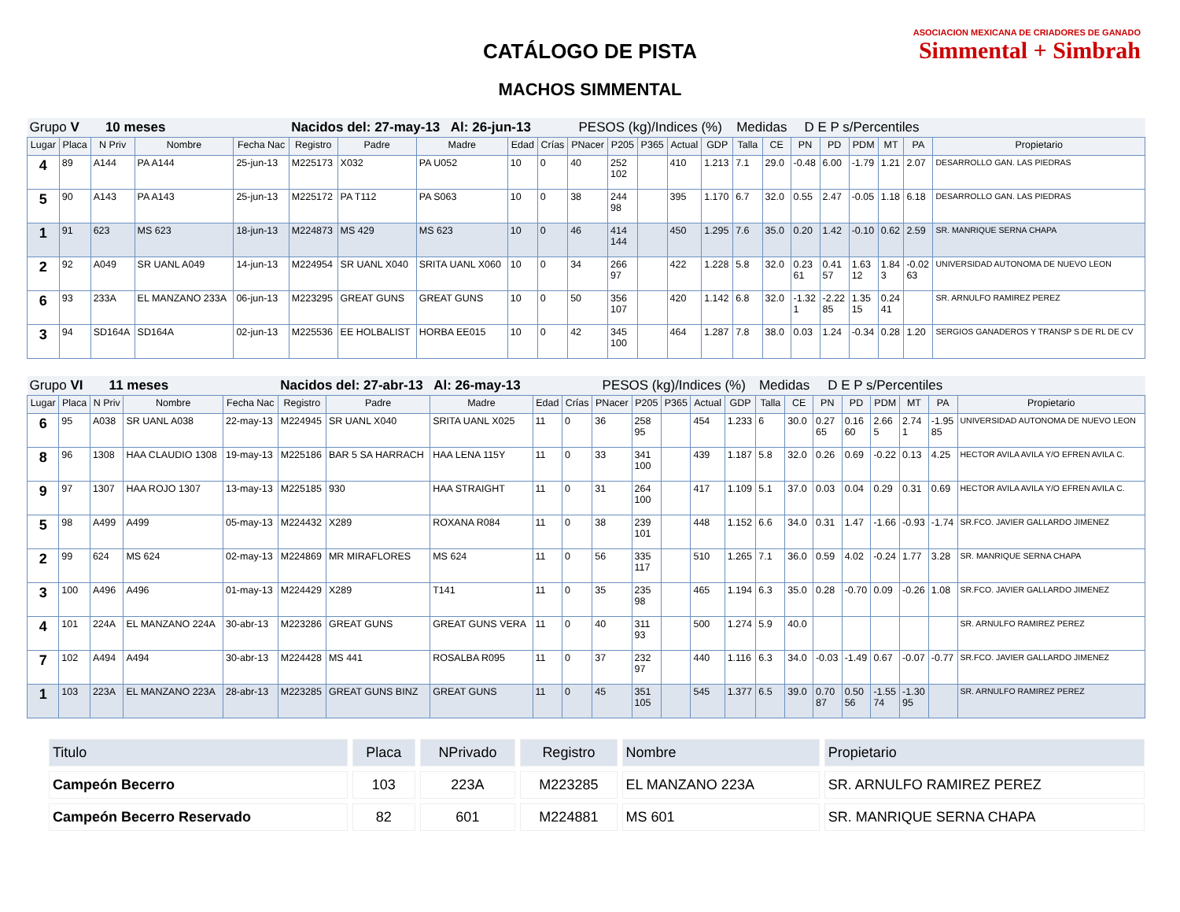ASOCIACION MEXICANA DE CRIADORES DE GANADO
Simmental + Simbrah
CATÁLOGO DE PISTA
MACHOS SIMMENTAL
| Grupo V 10 meses | | | | | Nacidos del: 27-may-13 Al: 26-jun-13 | | | | | PESOS (kg)/Indices (%) | | | | | Medidas | | D E P s/Percentiles | | | | | |
| Lugar | Placa | N Priv | Nombre | Fecha Nac | Registro | Padre | Madre | Edad | Crías | PNacer | P205 | P365 | Actual | GDP | Talla | CE | PN | PD | PDM | MT | PA | Propietario |
| 4 | 89 | A144 | PA A144 | 25-jun-13 | M225173 | X032 | PA U052 | 10 | 0 | 40 | 252 102 | | 410 | 1.213 | 7.1 | 29.0 | -0.48 | 6.00 | -1.79 | 1.21 | 2.07 | DESARROLLO GAN. LAS PIEDRAS |
| 5 | 90 | A143 | PA A143 | 25-jun-13 | M225172 | PA T112 | PA S063 | 10 | 0 | 38 | 244 98 | | 395 | 1.170 | 6.7 | 32.0 | 0.55 | 2.47 | -0.05 | 1.18 | 6.18 | DESARROLLO GAN. LAS PIEDRAS |
| 1 | 91 | 623 | MS 623 | 18-jun-13 | M224873 | MS 429 | MS 623 | 10 | 0 | 46 | 414 144 | | 450 | 1.295 | 7.6 | 35.0 | 0.20 | 1.42 | -0.10 | 0.62 | 2.59 | SR. MANRIQUE SERNA CHAPA |
| 2 | 92 | A049 | SR UANL A049 | 14-jun-13 | M224954 | SR UANL X040 | SRITA UANL X060 | 10 | 0 | 34 | 266 97 | | 422 | 1.228 | 5.8 | 32.0 | 0.23 61 | 0.41 57 | 1.63 12 | 1.84 3 | -0.02 63 | UNIVERSIDAD AUTONOMA DE NUEVO LEON |
| 6 | 93 | 233A | EL MANZANO 233A | 06-jun-13 | M223295 | GREAT GUNS | GREAT GUNS | 10 | 0 | 50 | 356 107 | | 420 | 1.142 | 6.8 | 32.0 | -1.32 1 | -2.22 85 | 1.35 15 | 0.24 41 | | SR. ARNULFO RAMIREZ PEREZ |
| 3 | 94 | SD164A | SD164A | 02-jun-13 | M225536 | EE HOLBALIST | HORBA EE015 | 10 | 0 | 42 | 345 100 | | 464 | 1.287 | 7.8 | 38.0 | 0.03 | 1.24 | -0.34 | 0.28 | 1.20 | SERGIOS GANADEROS Y TRANSP S DE RL DE CV |
| Grupo VI 11 meses | | | | | Nacidos del: 27-abr-13 Al: 26-may-13 | | | | | PESOS (kg)/Indices (%) | | | | | Medidas | | D E P s/Percentiles | | | | | |
| Lugar | Placa | N Priv | Nombre | Fecha Nac | Registro | Padre | Madre | Edad | Crías | PNacer | P205 | P365 | Actual | GDP | Talla | CE | PN | PD | PDM | MT | PA | Propietario |
| 6 | 95 | A038 | SR UANL A038 | 22-may-13 | M224945 | SR UANL X040 | SRITA UANL X025 | 11 | 0 | 36 | 258 95 | | 454 | 1.233 | 6 | 30.0 | 0.27 65 | 0.16 60 | 2.66 5 | 2.74 1 | -1.95 85 | UNIVERSIDAD AUTONOMA DE NUEVO LEON |
| 8 | 96 | 1308 | HAA CLAUDIO 1308 | 19-may-13 | M225186 | BAR 5 SA HARRACH | HAA LENA 115Y | 11 | 0 | 33 | 341 100 | | 439 | 1.187 | 5.8 | 32.0 | 0.26 | 0.69 | -0.22 | 0.13 | 4.25 | HECTOR AVILA AVILA Y/O EFREN AVILA C. |
| 9 | 97 | 1307 | HAA ROJO 1307 | 13-may-13 | M225185 | 930 | HAA STRAIGHT | 11 | 0 | 31 | 264 100 | | 417 | 1.109 | 5.1 | 37.0 | 0.03 | 0.04 | 0.29 | 0.31 | 0.69 | HECTOR AVILA AVILA Y/O EFREN AVILA C. |
| 5 | 98 | A499 | A499 | 05-may-13 | M224432 | X289 | ROXANA R084 | 11 | 0 | 38 | 239 101 | | 448 | 1.152 | 6.6 | 34.0 | 0.31 | 1.47 | -1.66 | -0.93 | -1.74 | SR.FCO. JAVIER GALLARDO JIMENEZ |
| 2 | 99 | 624 | MS 624 | 02-may-13 | M224869 | MR MIRAFLORES | MS 624 | 11 | 0 | 56 | 335 117 | | 510 | 1.265 | 7.1 | 36.0 | 0.59 | 4.02 | -0.24 | 1.77 | 3.28 | SR. MANRIQUE SERNA CHAPA |
| 3 | 100 | A496 | A496 | 01-may-13 | M224429 | X289 | T141 | 11 | 0 | 35 | 235 98 | | 465 | 1.194 | 6.3 | 35.0 | 0.28 | -0.70 | 0.09 | -0.26 | 1.08 | SR.FCO. JAVIER GALLARDO JIMENEZ |
| 4 | 101 | 224A | EL MANZANO 224A | 30-abr-13 | M223286 | GREAT GUNS | GREAT GUNS VERA | 11 | 0 | 40 | 311 93 | | 500 | 1.274 | 5.9 | 40.0 | | | | | | SR. ARNULFO RAMIREZ PEREZ |
| 7 | 102 | A494 | A494 | 30-abr-13 | M224428 | MS 441 | ROSALBA R095 | 11 | 0 | 37 | 232 97 | | 440 | 1.116 | 6.3 | 34.0 | -0.03 | -1.49 | 0.67 | -0.07 | -0.77 | SR.FCO. JAVIER GALLARDO JIMENEZ |
| 1 | 103 | 223A | EL MANZANO 223A | 28-abr-13 | M223285 | GREAT GUNS BINZ | GREAT GUNS | 11 | 0 | 45 | 351 105 | | 545 | 1.377 | 6.5 | 39.0 | 0.70 87 | 0.50 56 | -1.55 74 | -1.30 95 | | SR. ARNULFO RAMIREZ PEREZ |
| Titulo | Placa | NPrivado | Registro | Nombre | Propietario |
| --- | --- | --- | --- | --- | --- |
| Campeón Becerro | 103 | 223A | M223285 | EL MANZANO 223A | SR. ARNULFO RAMIREZ PEREZ |
| Campeón Becerro Reservado | 82 | 601 | M224881 | MS 601 | SR. MANRIQUE SERNA CHAPA |